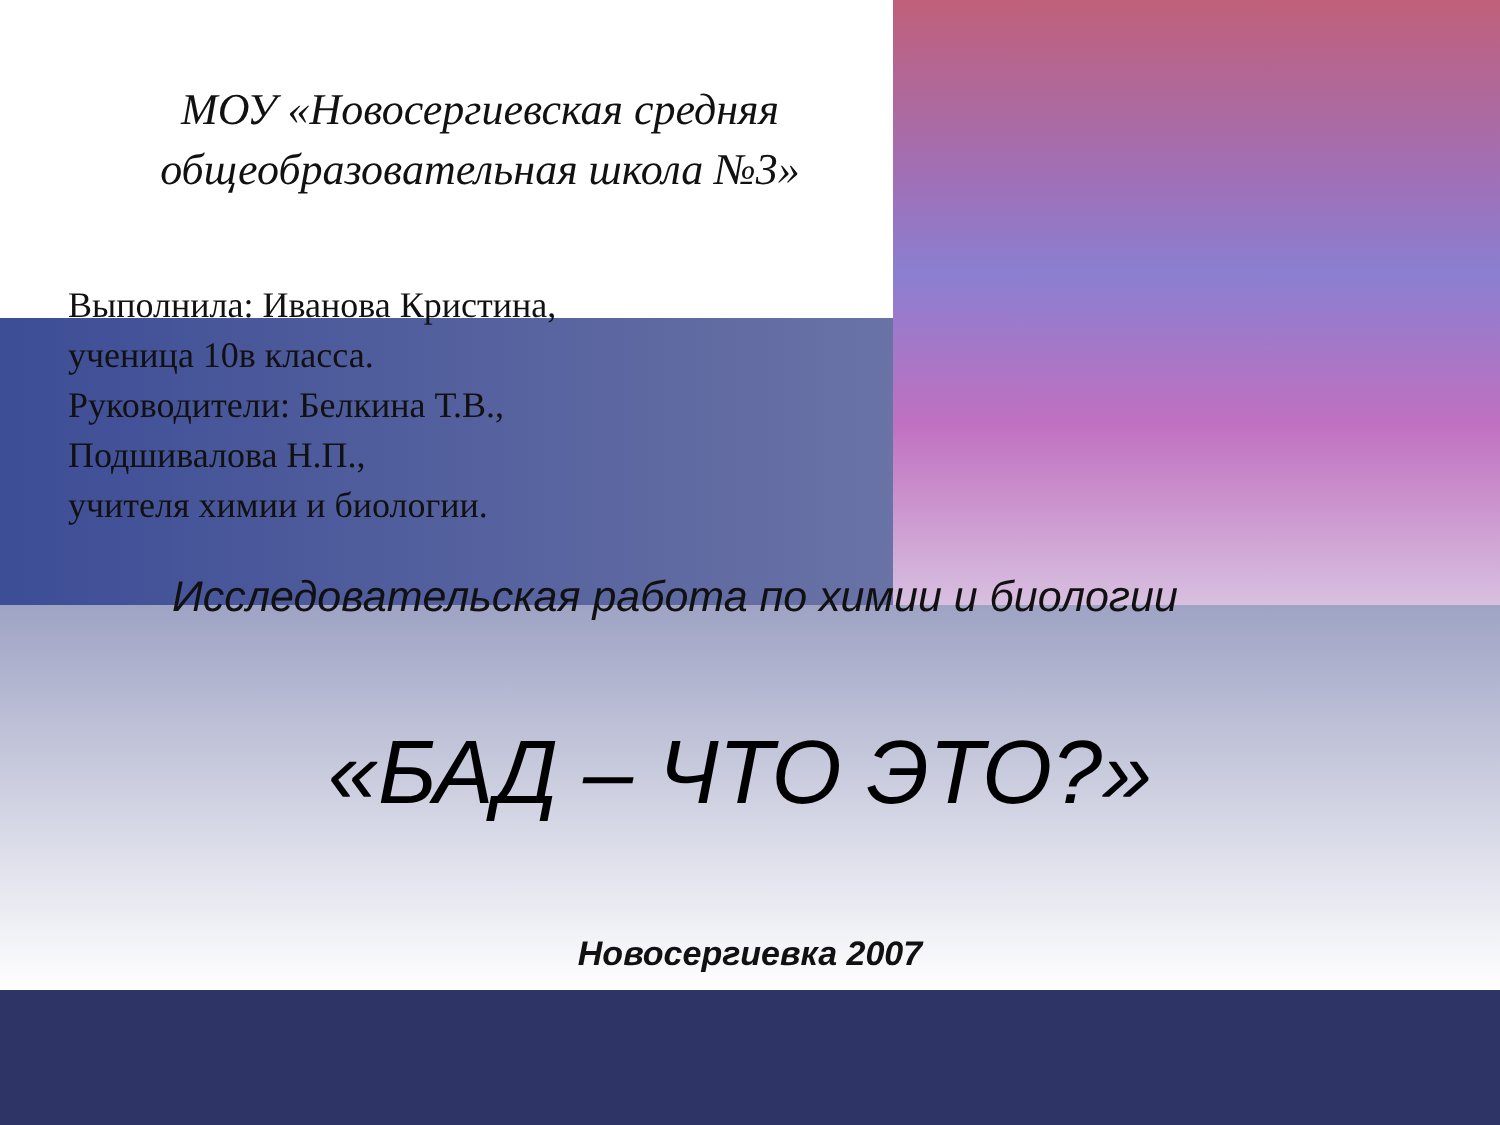МОУ «Новосергиевская средняя общеобразовательная школа №3»
Выполнила: Иванова Кристина,
ученица 10в класса.
Руководители: Белкина Т.В.,
Подшивалова Н.П.,
учителя химии и биологии.
Исследовательская работа по химии и биологии
«БАД – ЧТО ЭТО?»
Новосергиевка 2007